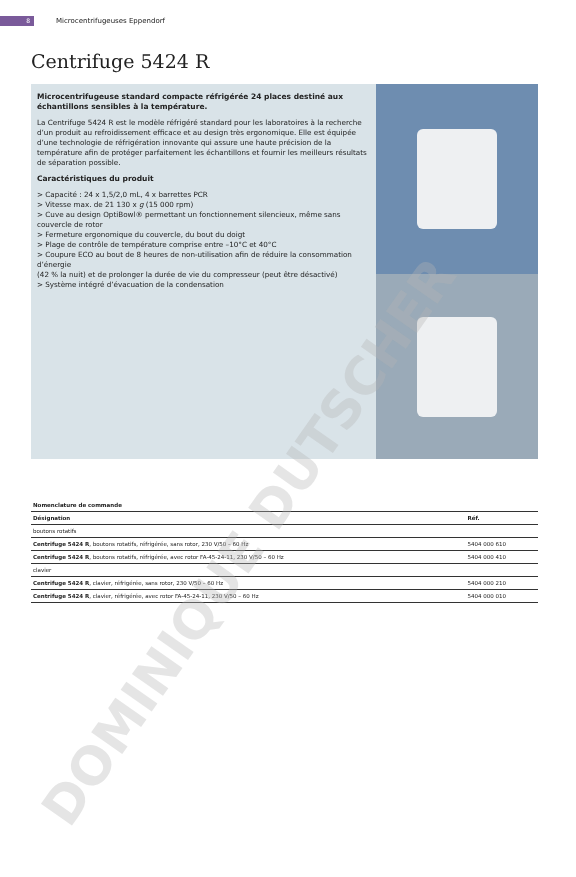8 Microcentrifugeuses Eppendorf
Centrifuge 5424 R
Microcentrifugeuse standard compacte réfrigérée 24 places destiné aux échantillons sensibles à la température.
La Centrifuge 5424 R est le modèle réfrigéré standard pour les laboratoires à la recherche d’un produit au refroidissement efficace et au design très ergonomique. Elle est équipée d’une technologie de réfrigération innovante qui assure une haute précision de la température afin de protéger parfaitement les échantillons et fournir les meilleurs résultats de séparation possible.
Caractéristiques du produit
> Capacité : 24 x 1,5/2,0 mL, 4 x barrettes PCR
> Vitesse max. de 21 130 x g (15 000 rpm)
> Cuve au design OptiBowl® permettant un fonctionnement silencieux, même sans couvercle de rotor
> Fermeture ergonomique du couvercle, du bout du doigt
> Plage de contrôle de température comprise entre –10°C et 40°C
> Coupure ECO au bout de 8 heures de non-utilisation afin de réduire la consommation d’énergie
(42 % la nuit) et de prolonger la durée de vie du compresseur (peut être désactivé)
> Système intégré d’évacuation de la condensation
| Nomenclature de commande | |
| --- | --- |
| Désignation | Réf. |
| boutons rotatifs | |
| Centrifuge 5424 R , boutons rotatifs, réfrigérée, sans rotor, 230 V/50 – 60 Hz | 5404 000 610 |
| Centrifuge 5424 R , boutons rotatifs, réfrigérée, avec rotor FA-45-24-11, 230 V/50 – 60 Hz | 5404 000 410 |
| clavier | |
| Centrifuge 5424 R , clavier, réfrigérée, sans rotor, 230 V/50 – 60 Hz | 5404 000 210 |
| Centrifuge 5424 R , clavier, réfrigérée, avec rotor FA-45-24-11, 230 V/50 – 60 Hz | 5404 000 010 |
DOMINIQUE DUTSCHER